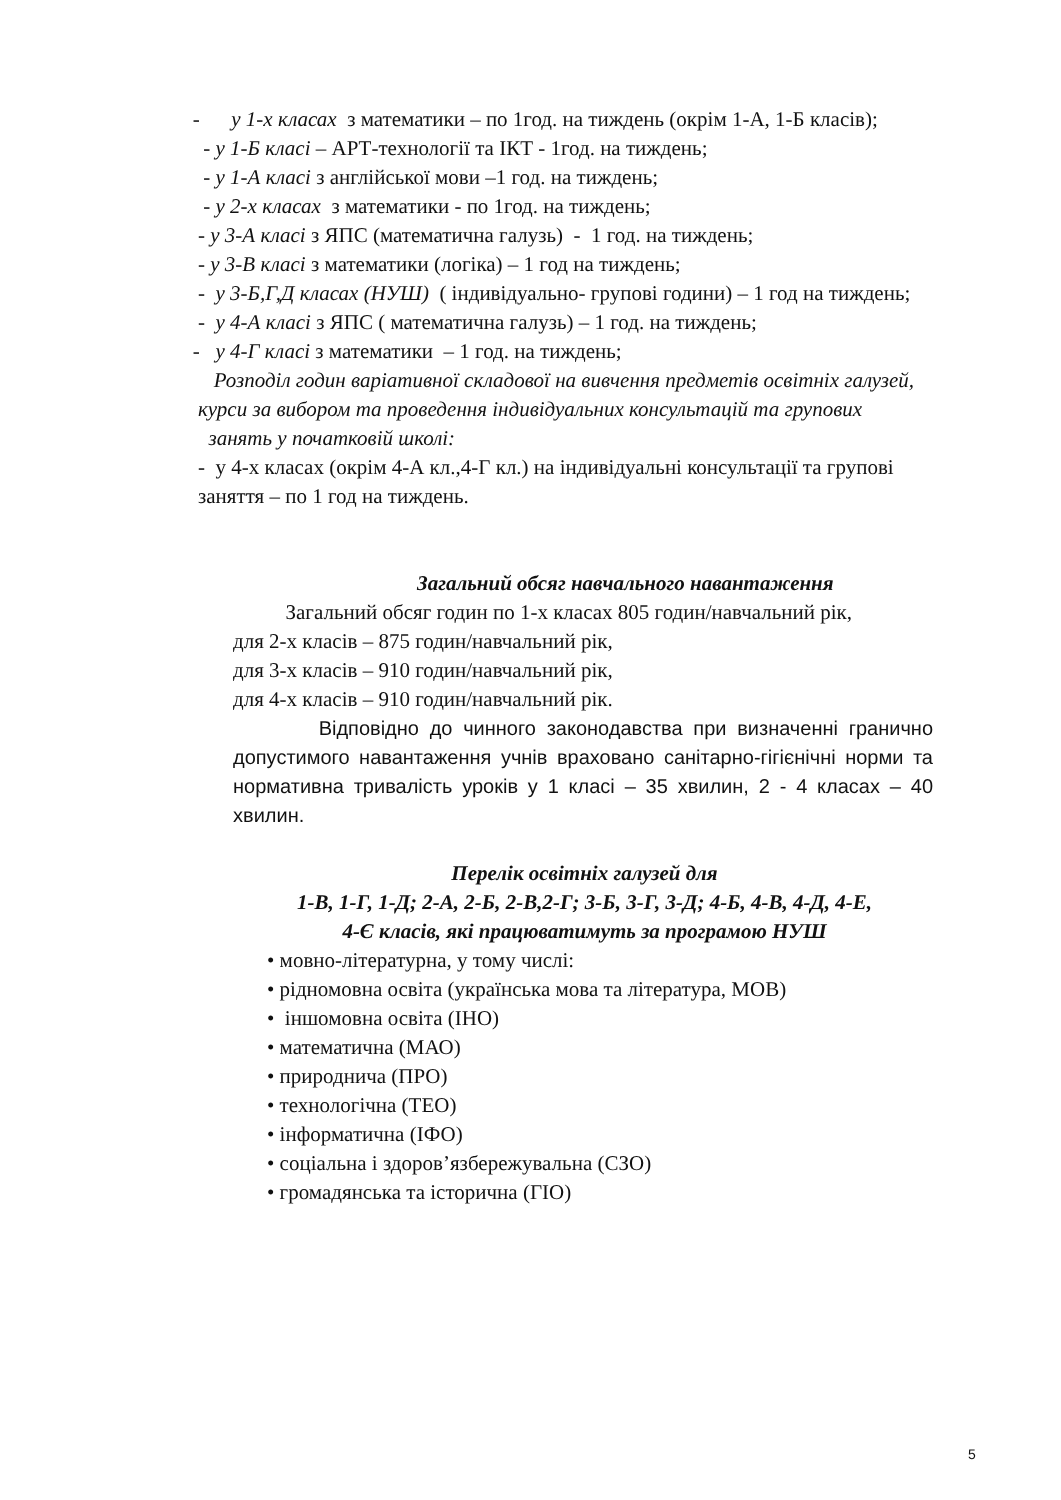- у 1-х класах з математики – по 1год. на тиждень (окрім 1-А, 1-Б класів);
- у 1-Б класі – АРТ-технології та ІКТ - 1год. на тиждень;
- у 1-А класі з англійської мови –1 год. на тиждень;
- у 2-х класах з математики - по 1год. на тиждень;
- у 3-А класі з ЯПС (математична галузь) - 1 год. на тиждень;
- у 3-В класі з математики (логіка) – 1 год на тиждень;
- у 3-Б,Г,Д класах (НУШ) ( індивідуально- групові години) – 1 год на тиждень;
- у 4-А класі з ЯПС ( математична галузь) – 1 год. на тиждень;
- у 4-Г класі з математики – 1 год. на тиждень;
Розподіл годин варіативної складової на вивчення предметів освітніх галузей,
курси за вибором та проведення індивідуальних консультацій та групових
занять у початковій школі:
- у 4-х класах (окрім 4-А кл.,4-Г кл.) на індивідуальні консультації та групові
заняття – по 1 год на тиждень.
Загальний обсяг навчального навантаження
Загальний обсяг годин по 1-х класах 805 годин/навчальний рік,
для 2-х класів – 875 годин/навчальний рік,
для 3-х класів – 910 годин/навчальний рік,
для 4-х класів – 910 годин/навчальний рік.
Відповідно до чинного законодавства при визначенні гранично допустимого навантаження учнів враховано санітарно-гігієнічні норми та нормативна тривалість уроків у 1 класі – 35 хвилин, 2 - 4 класах – 40 хвилин.
Перелік освітніх галузей для
1-В, 1-Г, 1-Д; 2-А, 2-Б, 2-В,2-Г; 3-Б, 3-Г, 3-Д; 4-Б, 4-В, 4-Д, 4-Е,
4-Є класів, які працюватимуть за програмою НУШ
• мовно-літературна, у тому числі:
• рідномовна освіта (українська мова та література, МОВ)
• іншомовна освіта (ІНО)
• математична (МАО)
• природнича (ПРО)
• технологічна (ТЕО)
• інформатична (ІФО)
• соціальна і здоров’язбережувальна (СЗО)
• громадянська та історична (ГІО)
5